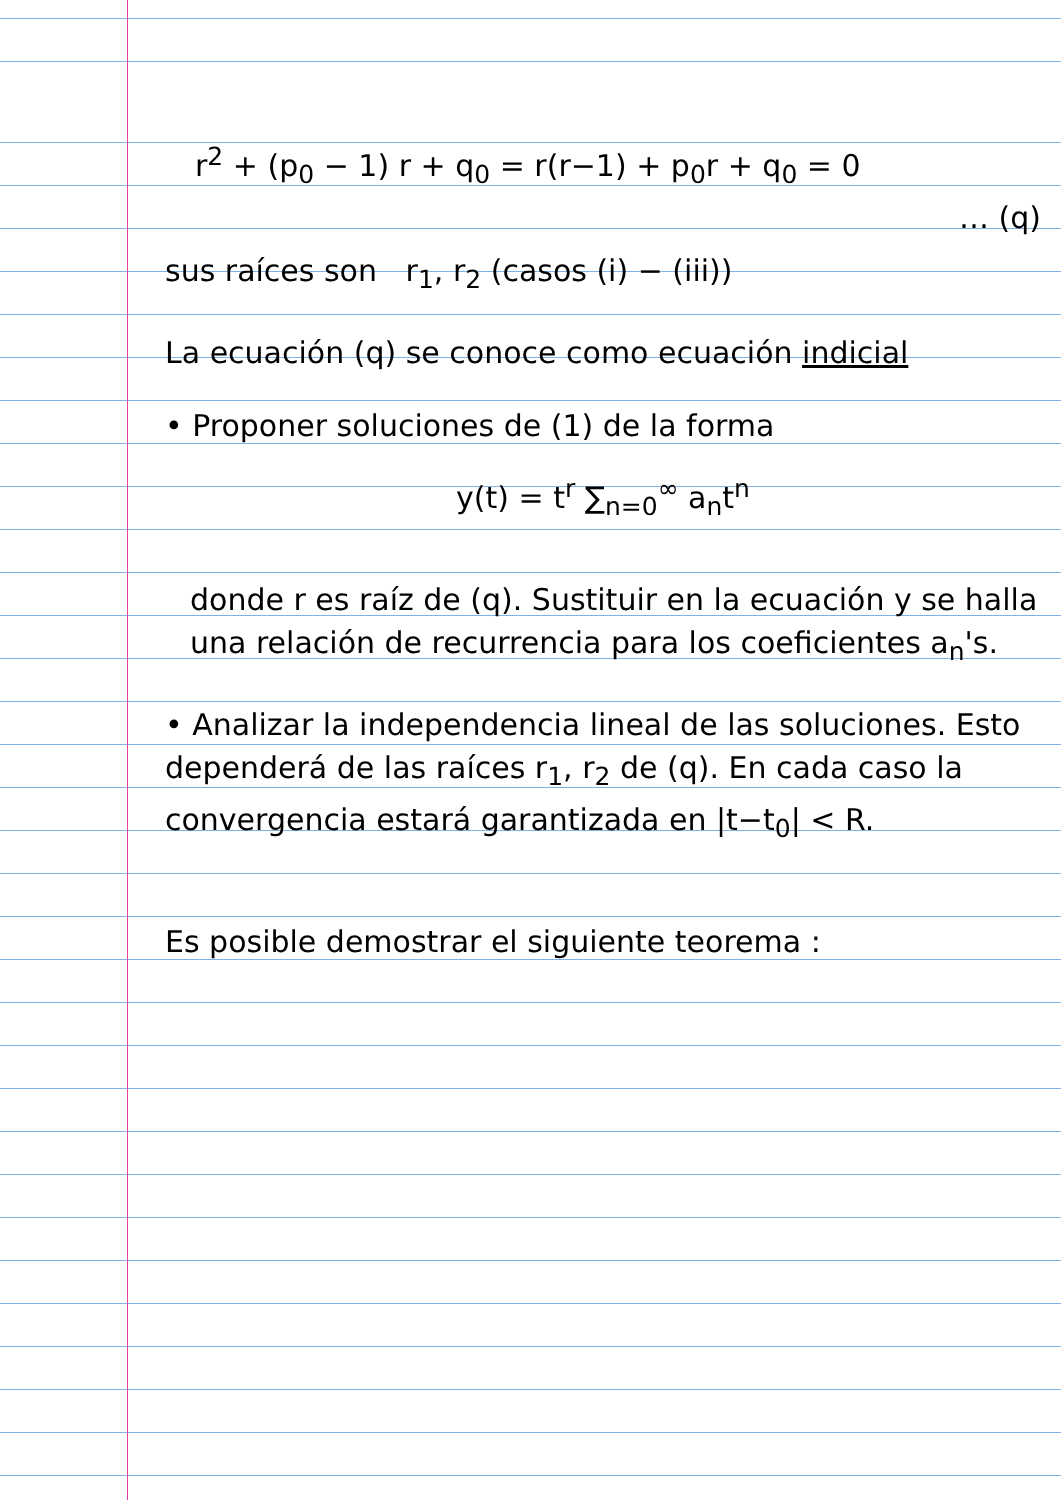r<sup>2</sup> + (p<sub>0</sub> − 1) r + q<sub>0</sub> = r(r−1) + p<sub>0</sub>r + q<sub>0</sub> = 0
… (q)
sus raíces son r<sub>1</sub>, r<sub>2</sub> (casos (i) − (iii))
La ecuación (q) se conoce como ecuación indicial
• Proponer soluciones de (1) de la forma
y(t) = t<sup>r</sup> ∑<sub>n=0</sub><sup>∞</sup> a<sub>n</sub>t<sup>n</sup>
donde r es raíz de (q). Sustituir en la ecuación y se halla una relación de recurrencia para los coeficientes a<sub>n</sub>'s.
• Analizar la independencia lineal de las soluciones. Esto dependerá de las raíces r<sub>1</sub>, r<sub>2</sub> de (q). En cada caso la convergencia estará garantizada en |t−t<sub>0</sub>| < R.
Es posible demostrar el siguiente teorema :